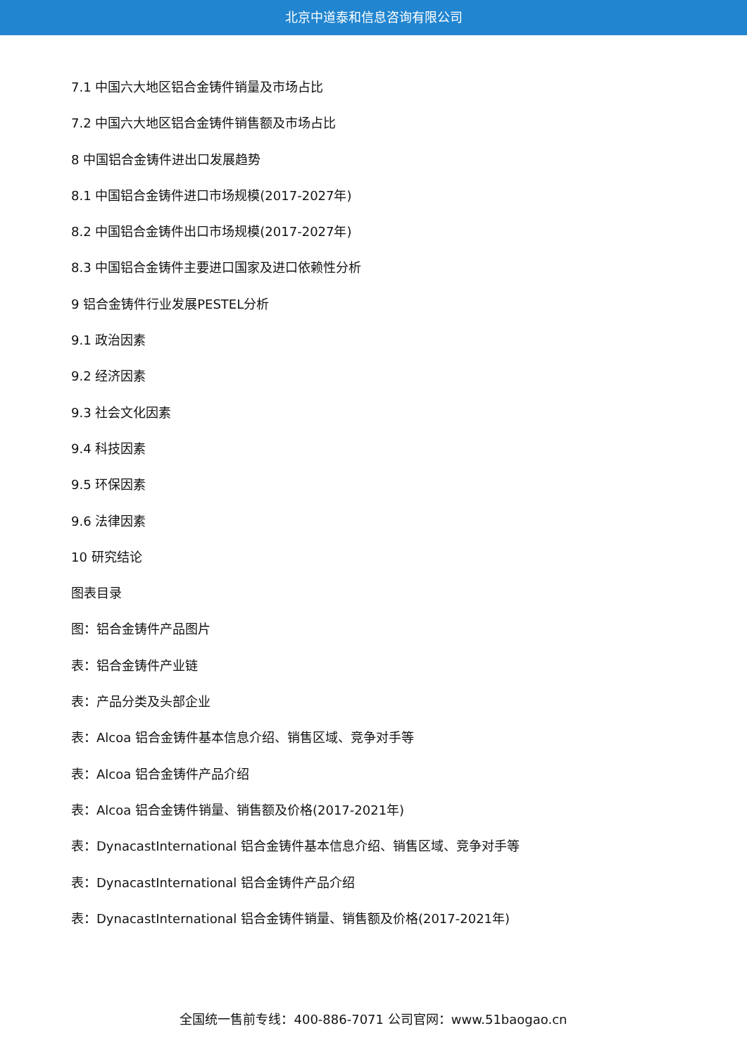北京中道泰和信息咨询有限公司
7.1 中国六大地区铝合金铸件销量及市场占比
7.2 中国六大地区铝合金铸件销售额及市场占比
8 中国铝合金铸件进出口发展趋势
8.1 中国铝合金铸件进口市场规模(2017-2027年)
8.2 中国铝合金铸件出口市场规模(2017-2027年)
8.3 中国铝合金铸件主要进口国家及进口依赖性分析
9 铝合金铸件行业发展PESTEL分析
9.1 政治因素
9.2 经济因素
9.3 社会文化因素
9.4 科技因素
9.5 环保因素
9.6 法律因素
10 研究结论
图表目录
图：铝合金铸件产品图片
表：铝合金铸件产业链
表：产品分类及头部企业
表：Alcoa 铝合金铸件基本信息介绍、销售区域、竞争对手等
表：Alcoa 铝合金铸件产品介绍
表：Alcoa 铝合金铸件销量、销售额及价格(2017-2021年)
表：DynacastInternational 铝合金铸件基本信息介绍、销售区域、竞争对手等
表：DynacastInternational 铝合金铸件产品介绍
表：DynacastInternational 铝合金铸件销量、销售额及价格(2017-2021年)
全国统一售前专线：400-886-7071 公司官网：www.51baogao.cn